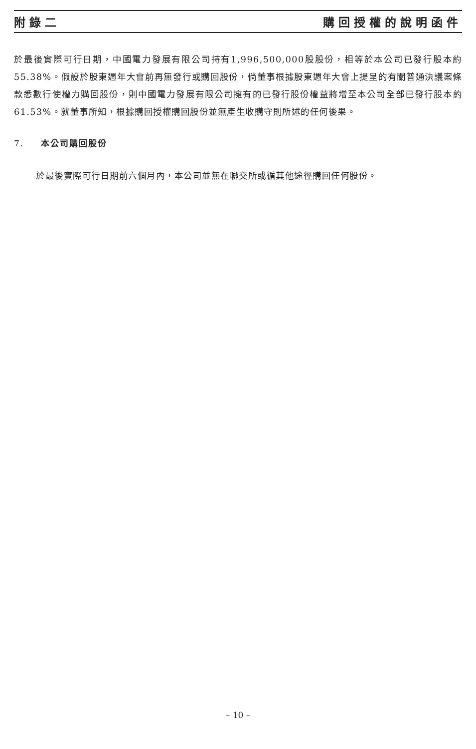附錄二 購回授權的說明函件
於最後實際可行日期，中國電力發展有限公司持有1,996,500,000股股份，相等於本公司已發行股本約55.38%。假設於股東週年大會前再無發行或購回股份，倘董事根據股東週年大會上提呈的有關普通決議案條款悉數行使權力購回股份，則中國電力發展有限公司擁有的已發行股份權益將增至本公司全部已發行股本約61.53%。就董事所知，根據購回授權購回股份並無產生收購守則所述的任何後果。
7. 本公司購回股份
於最後實際可行日期前六個月內，本公司並無在聯交所或循其他途徑購回任何股份。
– 10 –